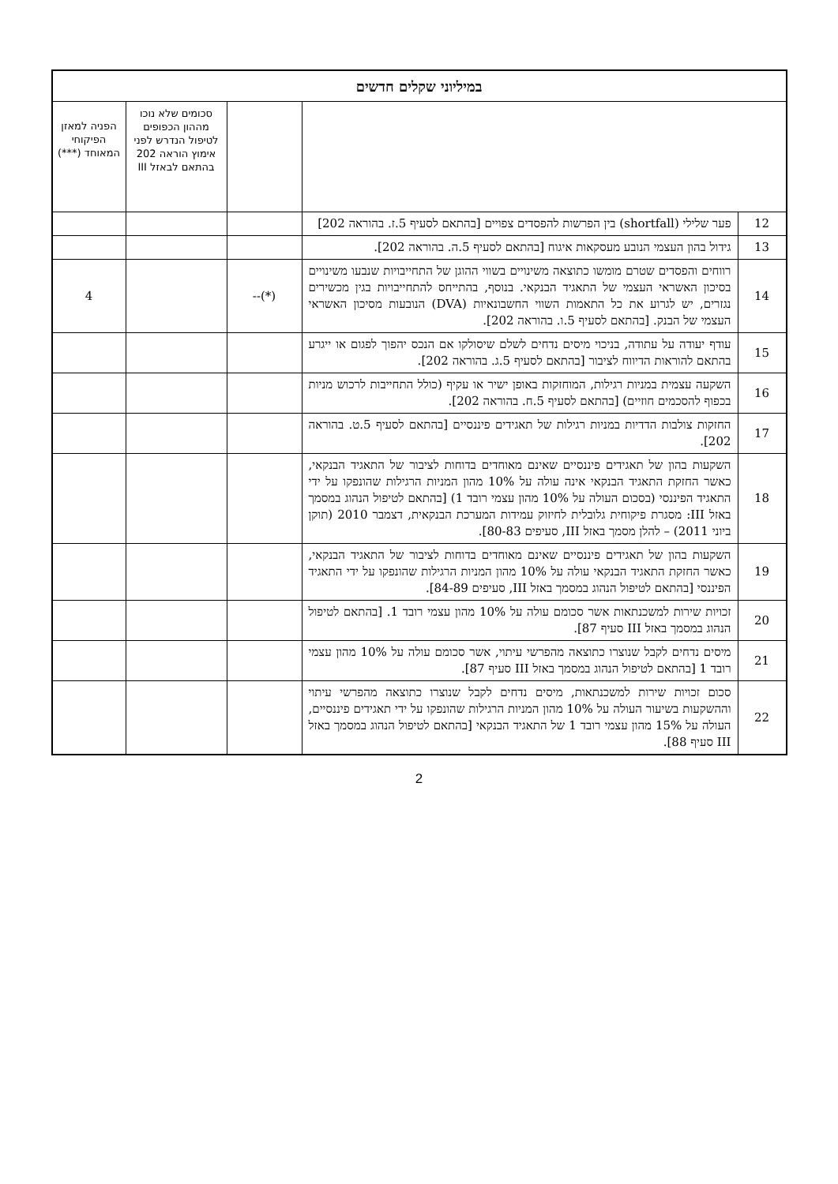| במיליוני שקלים חדשים | | | | |
| | | | סכומים שלא נוכו מההון הכפופים לטיפול הנדרש לפני אימוץ הוראה 202 בהתאם לבאזל III | הפניה למאזן הפיקוחי המאוחד (***) |
| 12 | פער שלילי (shortfall) בין הפרשות להפסדים צפויים [בהתאם לסעיף 5.ז. בהוראה 202] | | | |
| 13 | גידול בהון העצמי הנובע מעסקאות איגוח [בהתאם לסעיף 5.ה. בהוראה 202]. | | | |
| 14 | רווחים והפסדים שטרם מומשו כתוצאה משינויים בשווי ההוגן של התחייבויות שנבעו משינויים בסיכון האשראי העצמי של התאגיד הבנקאי. בנוסף, בהתייחס להתחייבויות בגין מכשירים נגזרים, יש לגרוע את כל התאמות השווי החשבונאיות (DVA) הנובעות מסיכון האשראי העצמי של הבנק. [בהתאם לסעיף 5.ו. בהוראה 202]. | (*)-- | | 4 |
| 15 | עודף יעודה על עתודה, בניכוי מיסים נדחים לשלם שיסולקו אם הנכס יהפוך לפגום או ייגרע בהתאם להוראות הדיווח לציבור [בהתאם לסעיף 5.ג. בהוראה 202]. | | | |
| 16 | השקעה עצמית במניות רגילות, המוחזקות באופן ישיר או עקיף (כולל התחייבות לרכוש מניות בכפוף להסכמים חוזיים) [בהתאם לסעיף 5.ח. בהוראה 202]. | | | |
| 17 | החזקות צולבות הדדיות במניות רגילות של תאגידים פיננסיים [בהתאם לסעיף 5.ט. בהוראה 202]. | | | |
| 18 | השקעות בהון של תאגידים פיננסיים שאינם מאוחדים בדוחות לציבור של התאגיד הבנקאי, כאשר החזקת התאגיד הבנקאי אינה עולה על 10% מהון המניות הרגילות שהונפקו על ידי התאגיד הפיננסי (בסכום העולה על 10% מהון עצמי רובד 1) [בהתאם לטיפול הנהוג במסמך באזל III: מסגרת פיקוחית גלובלית לחיזוק עמידות המערכת הבנקאית, דצמבר 2010 (תוקן ביוני 2011) – להלן מסמך באזל III, סעיפים 80-83]. | | | |
| 19 | השקעות בהון של תאגידים פיננסיים שאינם מאוחדים בדוחות לציבור של התאגיד הבנקאי, כאשר החזקת התאגיד הבנקאי עולה על 10% מהון המניות הרגילות שהונפקו על ידי התאגיד הפיננסי [בהתאם לטיפול הנהוג במסמך באזל III, סעיפים 84-89]. | | | |
| 20 | זכויות שירות למשכנתאות אשר סכומם עולה על 10% מהון עצמי רובד 1. [בהתאם לטיפול הנהוג במסמך באזל III סעיף 87]. | | | |
| 21 | מיסים נדחים לקבל שנוצרו כתוצאה מהפרשי עיתוי, אשר סכומם עולה על 10% מהון עצמי רובד 1 [בהתאם לטיפול הנהוג במסמך באזל III סעיף 87]. | | | |
| 22 | סכום זכויות שירות למשכנתאות, מיסים נדחים לקבל שנוצרו כתוצאה מהפרשי עיתוי וההשקעות בשיעור העולה על 10% מהון המניות הרגילות שהונפקו על ידי תאגידים פיננסיים, העולה על 15% מהון עצמי רובד 1 של התאגיד הבנקאי [בהתאם לטיפול הנהוג במסמך באזל III סעיף 88]. | | | |
2